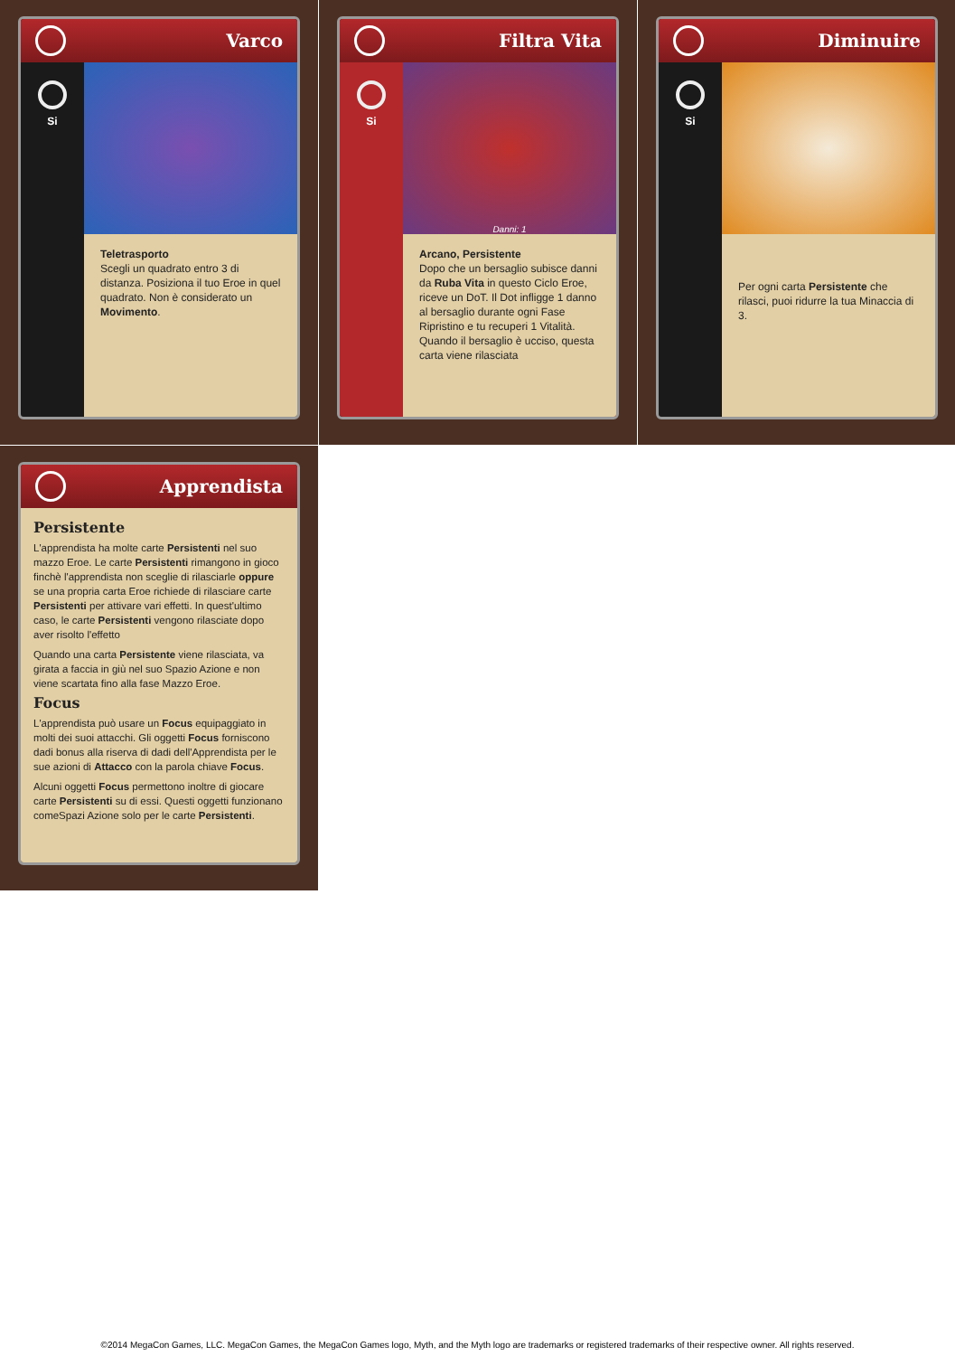Varco
Si
Teletrasporto
Scegli un quadrato entro 3 di distanza. Posiziona il tuo Eroe in quel quadrato. Non è considerato un Movimento.
Filtra Vita
Si
Danni: 1
Arcano, Persistente
Dopo che un bersaglio subisce danni da Ruba Vita in questo Ciclo Eroe, riceve un DoT. Il Dot infligge 1 danno al bersaglio durante ogni Fase Ripristino e tu recuperi 1 Vitalità. Quando il bersaglio è ucciso, questa carta viene rilasciata
Diminuire
Si
Per ogni carta Persistente che rilasci, puoi ridurre la tua Minaccia di 3.
Apprendista
Persistente
L'apprendista ha molte carte Persistenti nel suo mazzo Eroe. Le carte Persistenti rimangono in gioco finchè l'apprendista non sceglie di rilasciarle oppure se una propria carta Eroe richiede di rilasciare carte Persistenti per attivare vari effetti. In quest'ultimo caso, le carte Persistenti vengono rilasciate dopo aver risolto l'effetto
Quando una carta Persistente viene rilasciata, va girata a faccia in giù nel suo Spazio Azione e non viene scartata fino alla fase Mazzo Eroe.
Focus
L'apprendista può usare un Focus equipaggiato in molti dei suoi attacchi. Gli oggetti Focus forniscono dadi bonus alla riserva di dadi dell'Apprendista per le sue azioni di Attacco con la parola chiave Focus.
Alcuni oggetti Focus permettono inoltre di giocare carte Persistenti su di essi. Questi oggetti funzionano comeSpazi Azione solo per le carte Persistenti.
©2014 MegaCon Games, LLC. MegaCon Games, the MegaCon Games logo, Myth, and the Myth logo are trademarks or registered trademarks of their respective owner. All rights reserved.